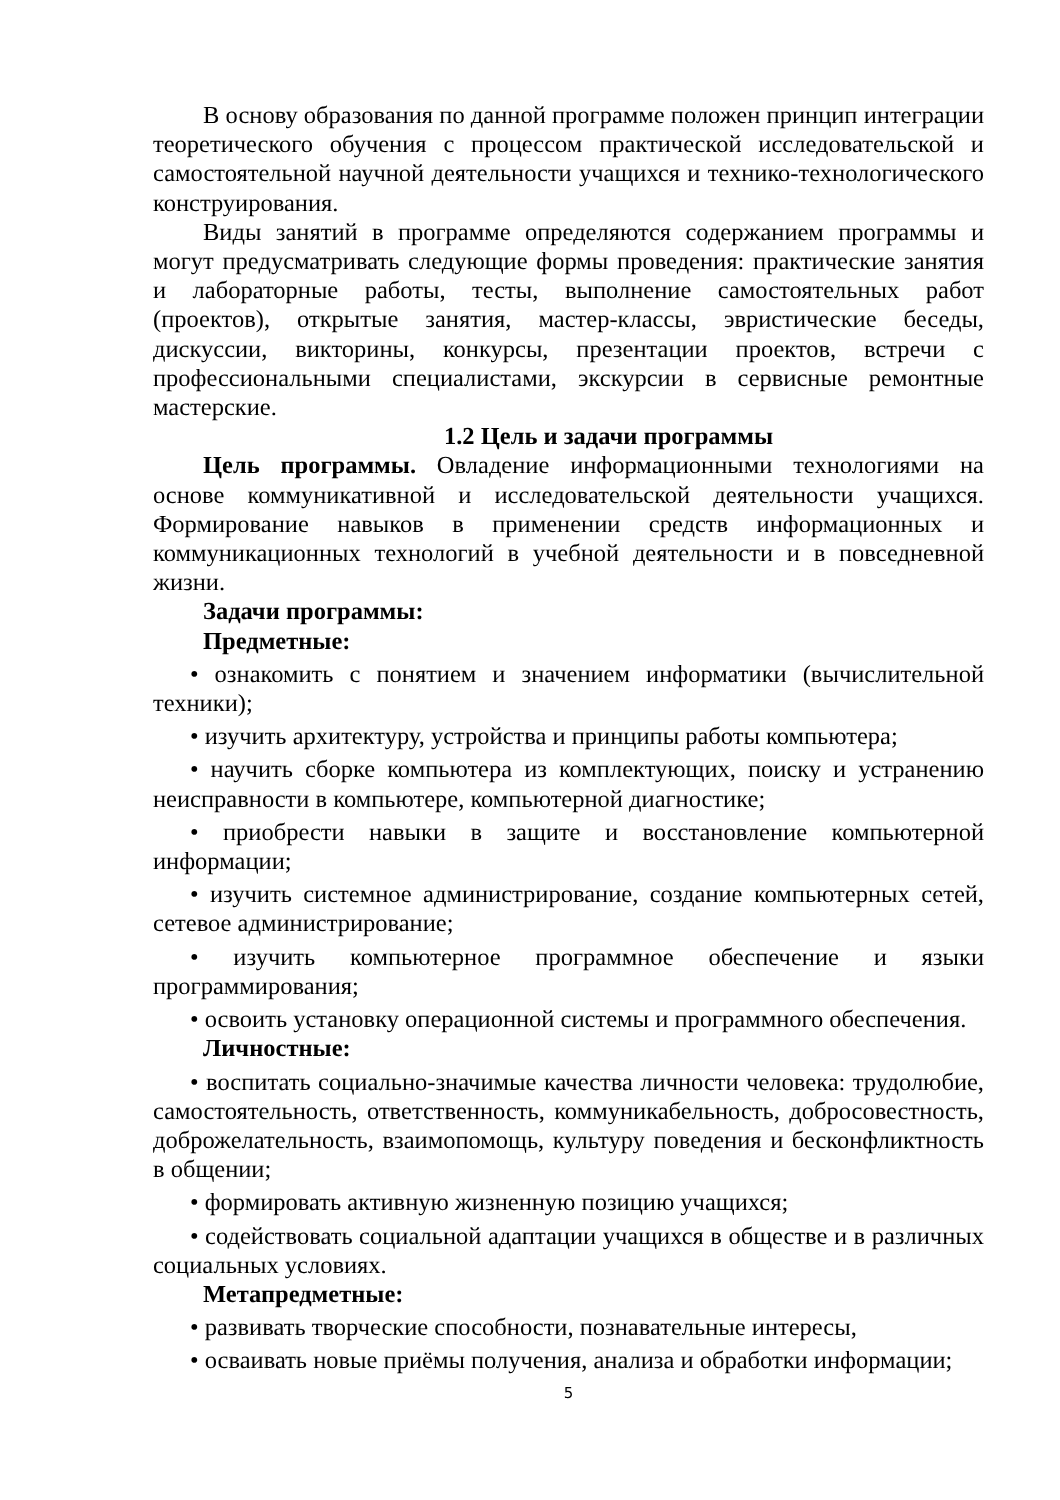В основу образования по данной программе положен принцип интеграции теоретического обучения с процессом практической исследовательской и самостоятельной научной деятельности учащихся и технико-технологического конструирования.
Виды занятий в программе определяются содержанием программы и могут предусматривать следующие формы проведения: практические занятия и лабораторные работы, тесты, выполнение самостоятельных работ (проектов), открытые занятия, мастер-классы, эвристические беседы, дискуссии, викторины, конкурсы, презентации проектов, встречи с профессиональными специалистами, экскурсии в сервисные ремонтные мастерские.
1.2 Цель и задачи программы
Цель программы. Овладение информационными технологиями на основе коммуникативной и исследовательской деятельности учащихся. Формирование навыков в применении средств информационных и коммуникационных технологий в учебной деятельности и в повседневной жизни.
Задачи программы:
Предметные:
• ознакомить с понятием и значением информатики (вычислительной техники);
• изучить архитектуру, устройства и принципы работы компьютера;
• научить сборке компьютера из комплектующих, поиску и устранению неисправности в компьютере, компьютерной диагностике;
• приобрести навыки в защите и восстановление компьютерной информации;
• изучить системное администрирование, создание компьютерных сетей, сетевое администрирование;
• изучить компьютерное программное обеспечение и языки программирования;
• освоить установку операционной системы и программного обеспечения.
Личностные:
• воспитать социально-значимые качества личности человека: трудолюбие, самостоятельность, ответственность, коммуникабельность, добросовестность, доброжелательность, взаимопомощь, культуру поведения и бесконфликтность в общении;
• формировать активную жизненную позицию учащихся;
• содействовать социальной адаптации учащихся в обществе и в различных социальных условиях.
Метапредметные:
• развивать творческие способности, познавательные интересы,
• осваивать новые приёмы получения, анализа и обработки информации;
5